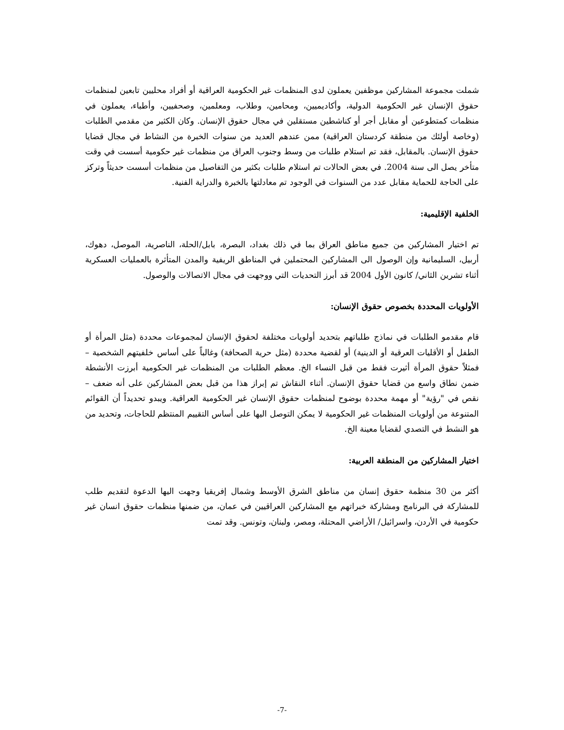شملت مجموعة المشاركين موظفين يعملون لدى المنظمات غير الحكومية العراقية أو أفراد محليين تابعين لمنظمات حقوق الإنسان غير الحكومية الدولية، وأكاديميين، ومحامين، وطلاب، ومعلمين، وصحفيين، وأطباء، يعملون في منظمات كمتطوعين أو مقابل أجر أو كناشطين مستقلين في مجال حقوق الإنسان. وكان الكثير من مقدمي الطلبات (وخاصة أولئك من منطقة كردستان العراقية) ممن عندهم العديد من سنوات الخبرة من النشاط في مجال قضايا حقوق الإنسان. بالمقابل، فقد تم استلام طلبات من وسط وجنوب العراق من منظمات غير حكومية أسست في وقت متأخر يصل الى سنة 2004. في بعض الحالات تم استلام طلبات بكثير من التفاصيل من منظمات أسست حديثاً وتركز على الحاجة للحماية مقابل عدد من السنوات في الوجود تم معادلتها بالخبرة والدراية الفنية.
الخلفية الإقليمية:
تم اختيار المشاركين من جميع مناطق العراق بما في ذلك بغداد، البصرة، بابل/الحلة، الناصرية، الموصل، دهوك، أربيل، السليمانية وإن الوصول الى المشاركين المحتملين في المناطق الريفية والمدن المتأثرة بالعمليات العسكرية أثناء تشرين الثاني/ كانون الأول 2004 قد أبرز التحديات التي ووجهت في مجال الاتصالات والوصول.
الأولويات المحددة بخصوص حقوق الإنسان:
قام مقدمو الطلبات في نماذج طلباتهم بتحديد أولويات مختلفة لحقوق الإنسان لمجموعات محددة (مثل المرأة أو الطفل أو الأقليات العرقية أو الدينية) أو لقضية محددة (مثل حرية الصحافة) وغالباً على أساس خلفيتهم الشخصية – فمثلاً حقوق المرأة أثيرت فقط من قبل النساء الخ. معظم الطلبات من المنظمات غير الحكومية أبرزت الأنشطة ضمن نطاق واسع من قضايا حقوق الإنسان. أثناء النقاش تم إبراز هذا من قبل بعض المشاركين على أنه ضعف – نقص في "رؤية" أو مهمة محددة بوضوح لمنظمات حقوق الإنسان غير الحكومية العراقية. ويبدو تحديداً أن القوائم المتنوعة من أولويات المنظمات غير الحكومية لا يمكن التوصل اليها على أساس التقييم المنتظم للحاجات، وتحديد من هو النشط في التصدي لقضايا معينة الخ.
اختيار المشاركين من المنطقة العربية:
أكثر من 30 منظمة حقوق إنسان من مناطق الشرق الأوسط وشمال إفريقيا وجهت اليها الدعوة لتقديم طلب للمشاركة في البرنامج ومشاركة خبراتهم مع المشاركين العراقيين في عمان، من ضمنها منظمات حقوق انسان غير حكومية في الأردن، واسرائيل/ الأراضي المحتلة، ومصر، ولبنان، وتونس. وقد تمت
-7-